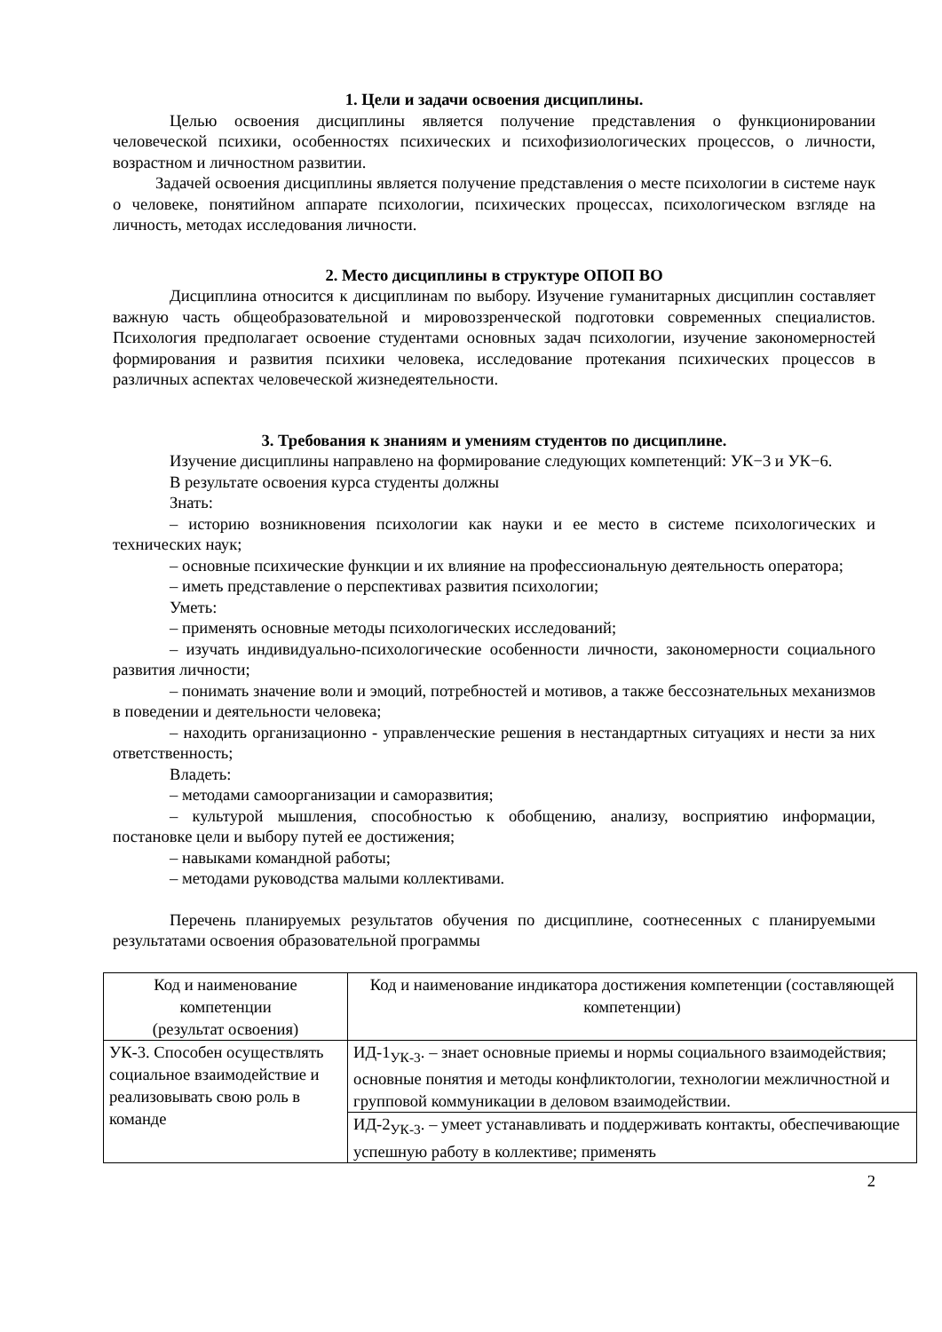1. Цели и задачи освоения дисциплины.
Целью освоения дисциплины является получение представления о функционировании человеческой психики, особенностях психических и психофизиологических процессов, о личности, возрастном и личностном развитии.
Задачей освоения дисциплины является получение представления о месте психологии в системе наук о человеке, понятийном аппарате психологии, психических процессах, психологическом взгляде на личность, методах исследования личности.
2. Место дисциплины в структуре ОПОП ВО
Дисциплина относится к дисциплинам по выбору. Изучение гуманитарных дисциплин составляет важную часть общеобразовательной и мировоззренческой подготовки современных специалистов. Психология предполагает освоение студентами основных задач психологии, изучение закономерностей формирования и развития психики человека, исследование протекания психических процессов в различных аспектах человеческой жизнедеятельности.
3. Требования к знаниям и умениям студентов по дисциплине.
Изучение дисциплины направлено на формирование следующих компетенций: УК−3 и УК−6.
В результате освоения курса студенты должны
Знать:
– историю возникновения психологии как науки и ее место в системе психологических и технических наук;
– основные психические функции и их влияние на профессиональную деятельность оператора;
– иметь представление о перспективах развития психологии;
Уметь:
– применять основные методы психологических исследований;
– изучать индивидуально-психологические особенности личности, закономерности социального развития личности;
– понимать значение воли и эмоций, потребностей и мотивов, а также бессознательных механизмов в поведении и деятельности человека;
– находить организационно - управленческие решения в нестандартных ситуациях и нести за них ответственность;
Владеть:
– методами самоорганизации и саморазвития;
– культурой мышления, способностью к обобщению, анализу, восприятию информации, постановке цели и выбору путей ее достижения;
– навыками командной работы;
– методами руководства малыми коллективами.
Перечень планируемых результатов обучения по дисциплине, соотнесенных с планируемыми результатами освоения образовательной программы
| Код и наименование компетенции (результат освоения) | Код и наименование индикатора достижения компетенции (составляющей компетенции) |
| УК-3. Способен осуществлять социальное взаимодействие и реализовывать свою роль в команде | ИД-1<sub>УК-3</sub>. – знает основные приемы и нормы социального взаимодействия; основные понятия и методы конфликтологии, технологии межличностной и групповой коммуникации в деловом взаимодействии. |
| | ИД-2<sub>УК-3</sub>. – умеет устанавливать и поддерживать контакты, обеспечивающие успешную работу в коллективе; применять |
2